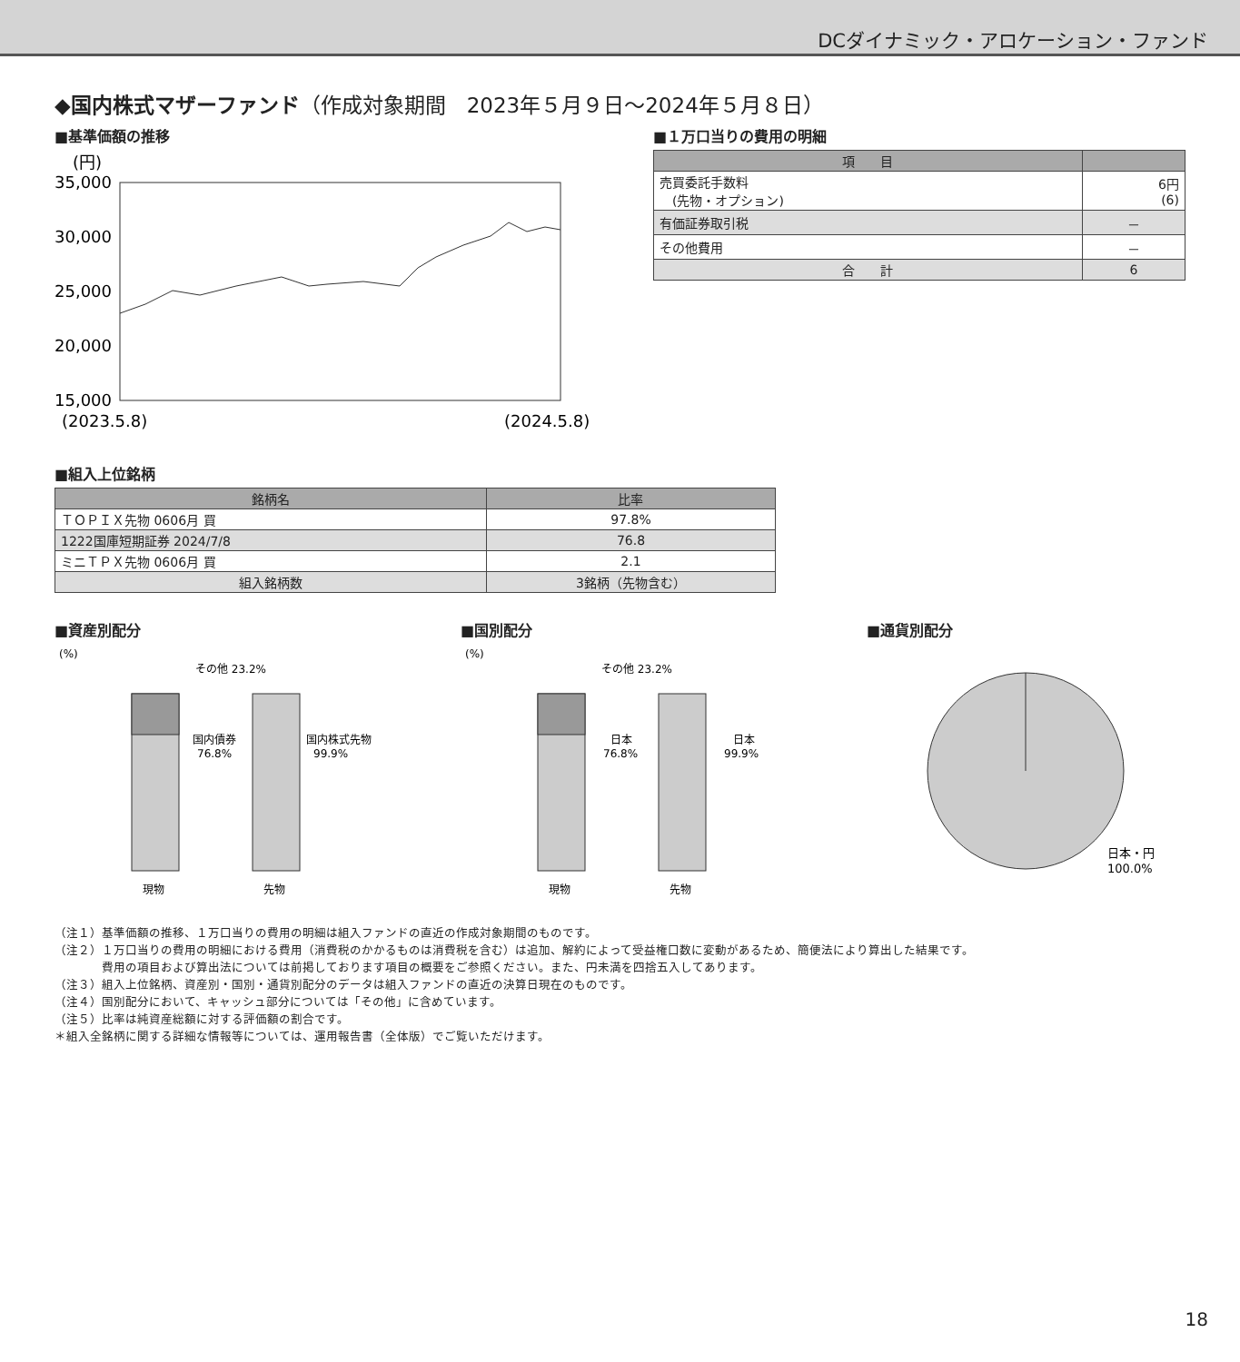DCダイナミック・アロケーション・ファンド
◆国内株式マザーファンド（作成対象期間　2023年５月９日～2024年５月８日）
■基準価額の推移
(円)
35,000
30,000
25,000
20,000
15,000
(2023.5.8)
(2024.5.8)
■１万口当りの費用の明細
| 項 目 | |
| --- | --- |
| 売買委託手数料 (先物・オプション) | 6円 (6) |
| 有価証券取引税 | － |
| その他費用 | － |
| 合 計 | 6 |
■組入上位銘柄
| 銘柄名 | 比率 |
| --- | --- |
| ＴＯＰＩＸ先物 0606月 買 | 97.8% |
| 1222国庫短期証券 2024/7/8 | 76.8 |
| ミニＴＰＸ先物 0606月 買 | 2.1 |
| 組入銘柄数 | 3銘柄（先物含む） |
■資産別配分
(%)
その他 23.2%
国内債券
76.8%
国内株式先物
99.9%
現物
先物
■国別配分
(%)
その他 23.2%
日本
76.8%
日本
99.9%
現物
先物
■通貨別配分
日本・円
100.0%
（注１）基準価額の推移、１万口当りの費用の明細は組入ファンドの直近の作成対象期間のものです。
（注２）１万口当りの費用の明細における費用（消費税のかかるものは消費税を含む）は追加、解約によって受益権口数に変動があるため、簡便法により算出した結果です。
　　　　費用の項目および算出法については前掲しております項目の概要をご参照ください。また、円未満を四捨五入してあります。
（注３）組入上位銘柄、資産別・国別・通貨別配分のデータは組入ファンドの直近の決算日現在のものです。
（注４）国別配分において、キャッシュ部分については「その他」に含めています。
（注５）比率は純資産総額に対する評価額の割合です。
＊組入全銘柄に関する詳細な情報等については、運用報告書（全体版）でご覧いただけます。
18